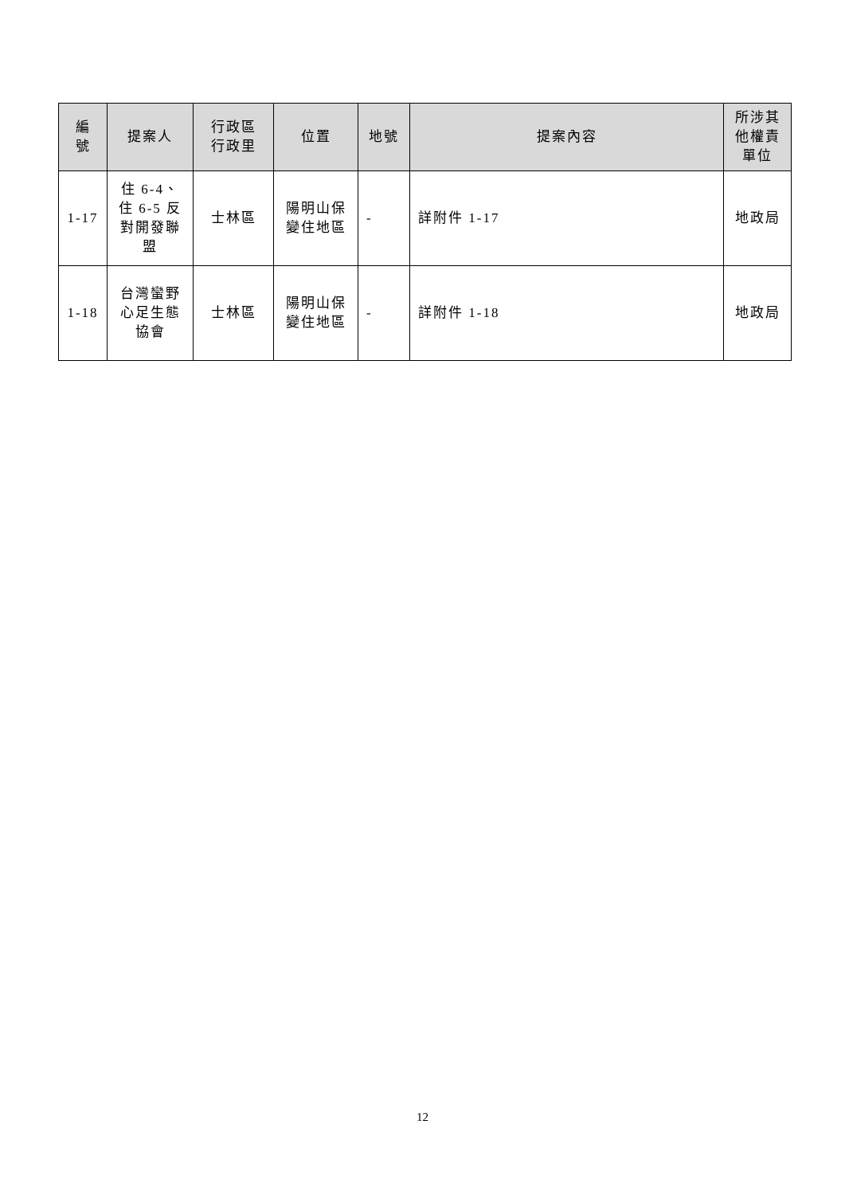| 編 號 | 提案人 | 行政區 行政里 | 位置 | 地號 | 提案內容 | 所涉其 他權責 單位 |
| --- | --- | --- | --- | --- | --- | --- |
| 1-17 | 住 6-4、 住 6-5 反 對開發聯 盟 | 士林區 | 陽明山保 變住地區 | - | 詳附件 1-17 | 地政局 |
| 1-18 | 台灣蠻野 心足生態 協會 | 士林區 | 陽明山保 變住地區 | - | 詳附件 1-18 | 地政局 |
12